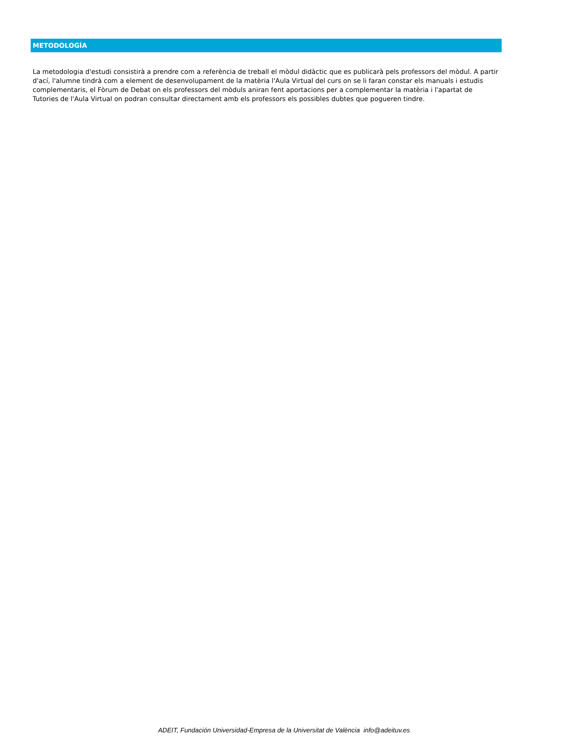METODOLOGÍA
La metodologia d'estudi consistirà a prendre com a referència de treball el mòdul didàctic que es publicarà pels professors del mòdul. A partir d'ací, l'alumne tindrà com a element de desenvolupament de la matèria l'Aula Virtual del curs on se li faran constar els manuals i estudis complementaris, el Fòrum de Debat on els professors del mòduls aniran fent aportacions per a complementar la matèria i l'apartat de Tutories de l'Aula Virtual on podran consultar directament amb els professors els possibles dubtes que pogueren tindre.
ADEIT, Fundación Universidad-Empresa de la Universitat de València info@adeituv.es